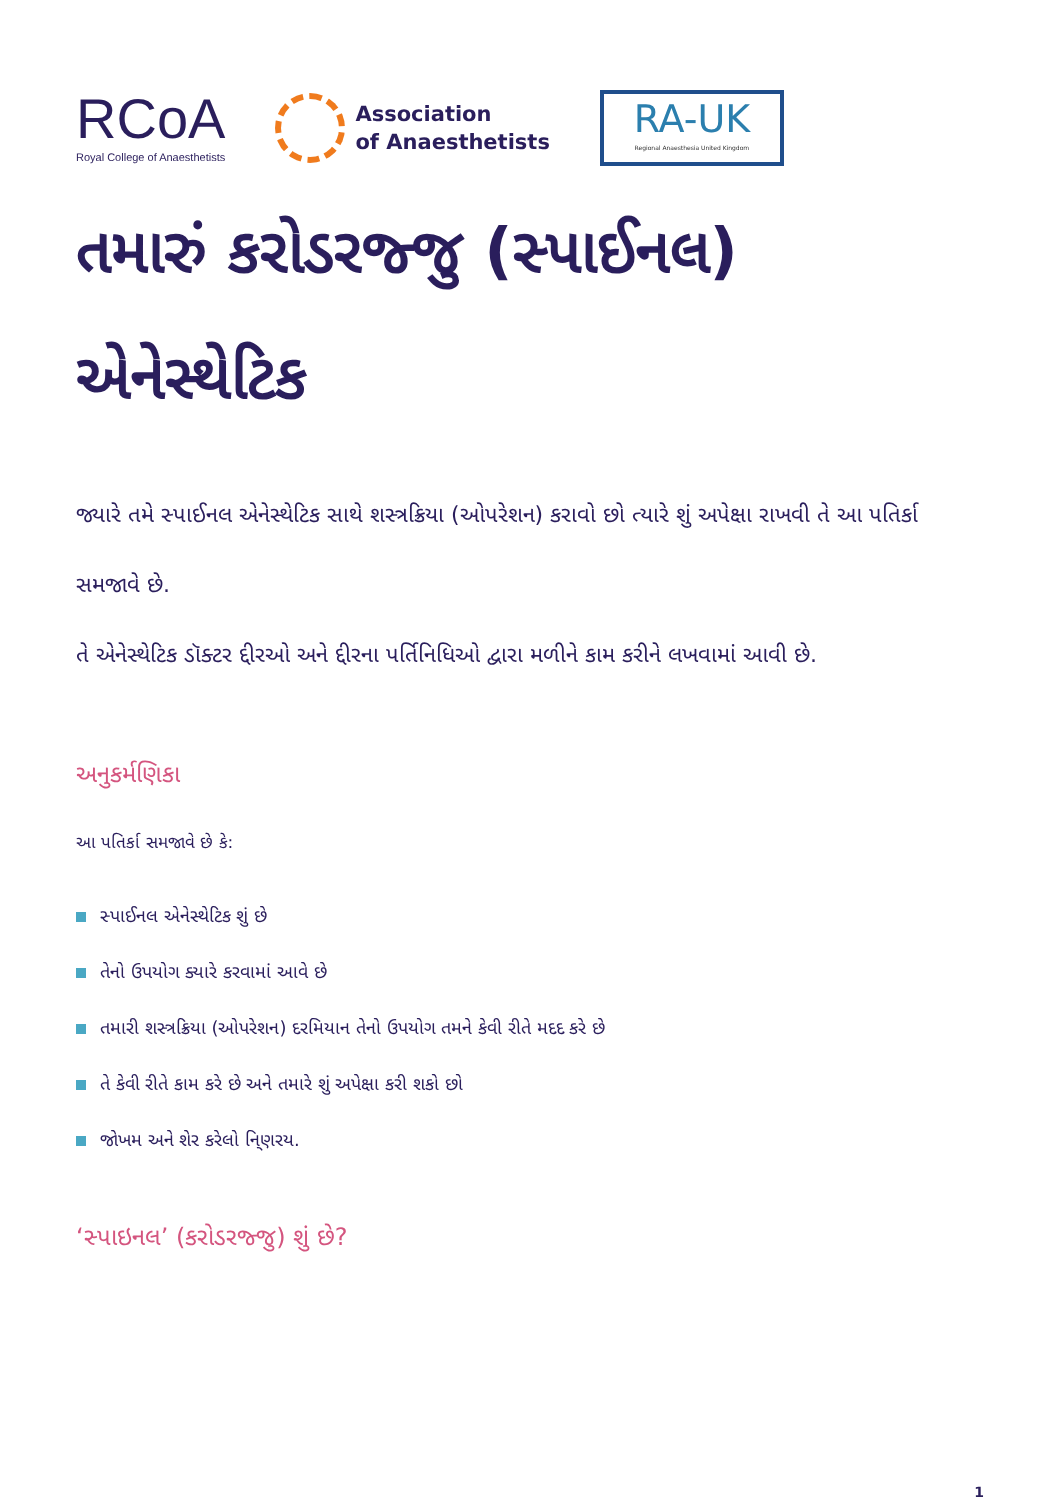RCoA
Royal College of Anaesthetists
Association
of Anaesthetists
RA-UK
Regional Anaesthesia United Kingdom
તમારું કરોડરજ્જુ (સ્પાઈનલ) એનેસ્થેટિક
જ્યારે તમે સ્પાઈનલ એનેસ્થેટિક સાથે શસ્ત્રક્રિયા (ઓપરેશન) કરાવો છો ત્યારે શું અપેક્ષા રાખવી તે આ પતિર્કા સમજાવે છે.
તે એનેસ્થેટિક ડૉક્ટર દ્દીરઓ અને દ્દીરના પર્તિનિધિઓ દ્વારા મળીને કામ કરીને લખવામાં આવી છે.
અનુકર્મણિકા
આ પતિર્કા સમજાવે છે કે:
સ્પાઈનલ એનેસ્થેટિક શું છે
તેનો ઉપયોગ ક્યારે કરવામાં આવે છે
તમારી શસ્ત્રક્રિયા (ઓપરેશન) દરમિયાન તેનો ઉપયોગ તમને કેવી રીતે મદદ કરે છે
તે કેવી રીતે કામ કરે છે અને તમારે શું અપેક્ષા કરી શકો છો
જોખમ અને શેર કરેલો નિ્ણરય.
‘સ્પાઇનલ’ (કરોડરજ્જુ) શું છે?
1